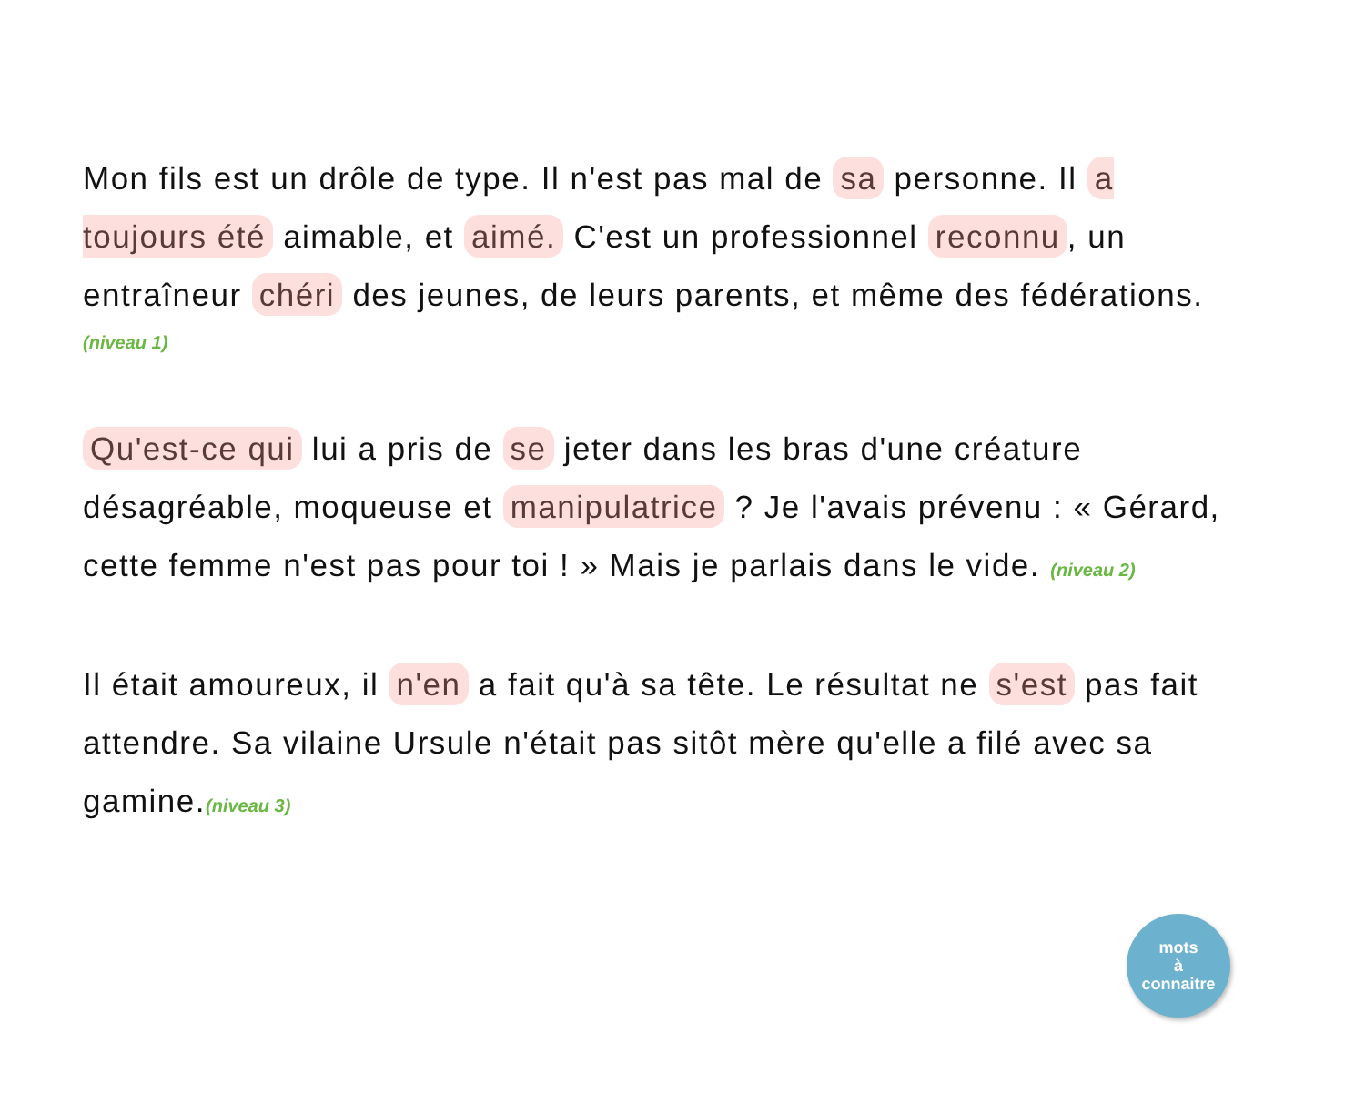Mon fils est un drôle de type. Il n'est pas mal de sa personne. Il a toujours été aimable, et aimé. C'est un professionnel reconnu, un entraîneur chéri des jeunes, de leurs parents, et même des fédérations.
(niveau 1)
Qu'est-ce qui lui a pris de se jeter dans les bras d'une créature désagréable, moqueuse et manipulatrice ? Je l'avais prévenu : « Gérard, cette femme n'est pas pour toi ! » Mais je parlais dans le vide. (niveau 2)
Il était amoureux, il n'en a fait qu'à sa tête. Le résultat ne s'est pas fait attendre. Sa vilaine Ursule n'était pas sitôt mère qu'elle a filé avec sa gamine.(niveau 3)
mots
à
connaitre